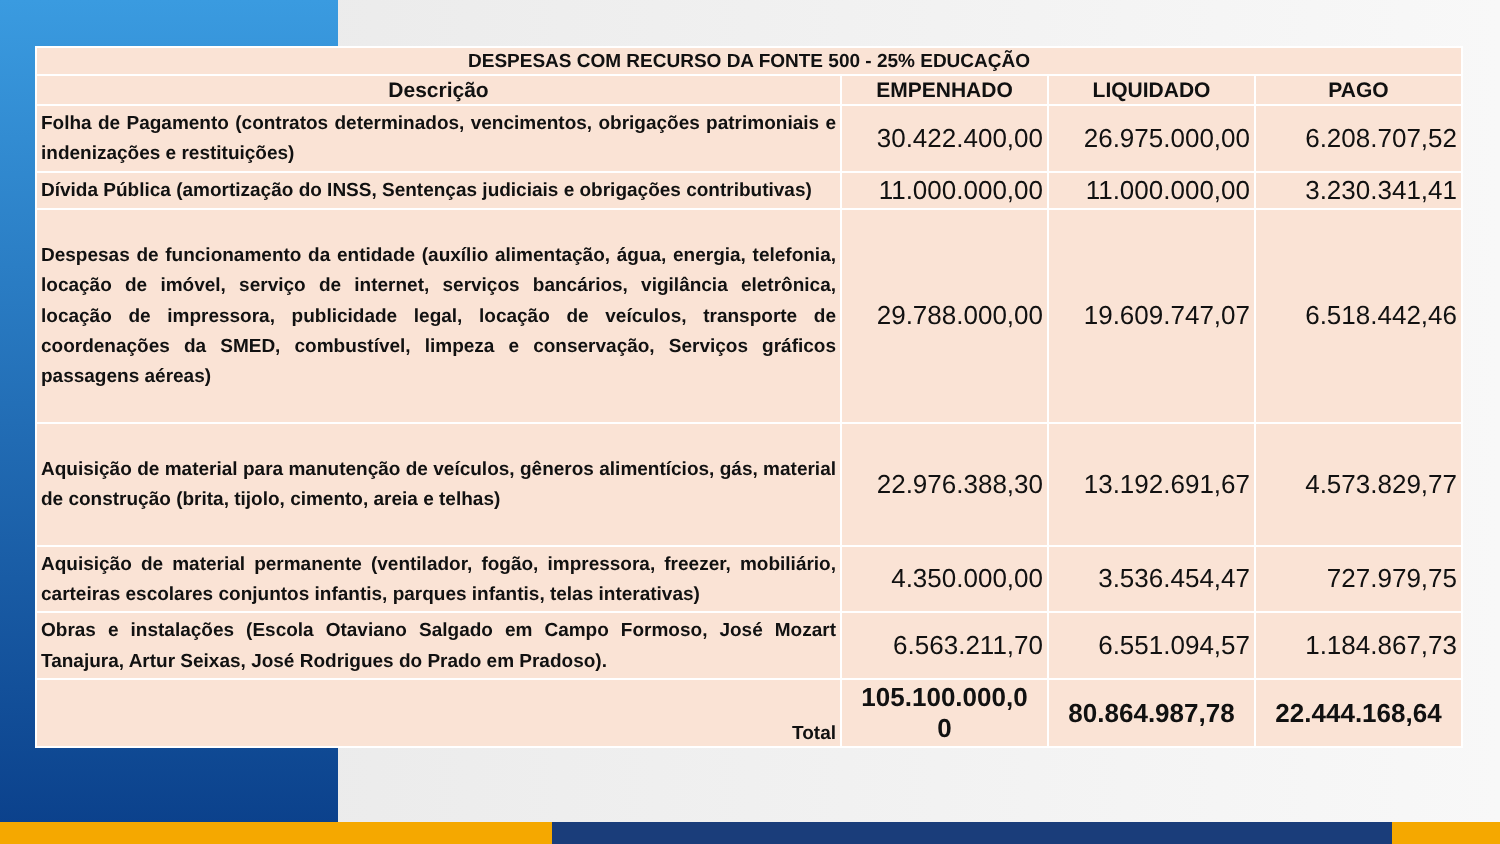| DESPESAS COM RECURSO DA FONTE 500 - 25% EDUCAÇÃO | | | |
| Descrição | EMPENHADO | LIQUIDADO | PAGO |
| Folha de Pagamento (contratos determinados, vencimentos, obrigações patrimoniais e indenizações e restituições) | 30.422.400,00 | 26.975.000,00 | 6.208.707,52 |
| Dívida Pública (amortização do INSS, Sentenças judiciais e obrigações contributivas) | 11.000.000,00 | 11.000.000,00 | 3.230.341,41 |
| Despesas de funcionamento da entidade (auxílio alimentação, água, energia, telefonia, locação de imóvel, serviço de internet, serviços bancários, vigilância eletrônica, locação de impressora, publicidade legal, locação de veículos, transporte de coordenações da SMED, combustível, limpeza e conservação, Serviços gráficos passagens aéreas) | 29.788.000,00 | 19.609.747,07 | 6.518.442,46 |
| Aquisição de material para manutenção de veículos, gêneros alimentícios, gás, material de construção (brita, tijolo, cimento, areia e telhas) | 22.976.388,30 | 13.192.691,67 | 4.573.829,77 |
| Aquisição de material permanente (ventilador, fogão, impressora, freezer, mobiliário, carteiras escolares conjuntos infantis, parques infantis, telas interativas) | 4.350.000,00 | 3.536.454,47 | 727.979,75 |
| Obras e instalações (Escola Otaviano Salgado em Campo Formoso, José Mozart Tanajura, Artur Seixas, José Rodrigues do Prado em Pradoso). | 6.563.211,70 | 6.551.094,57 | 1.184.867,73 |
| Total | 105.100.000,0 0 | 80.864.987,78 | 22.444.168,64 |